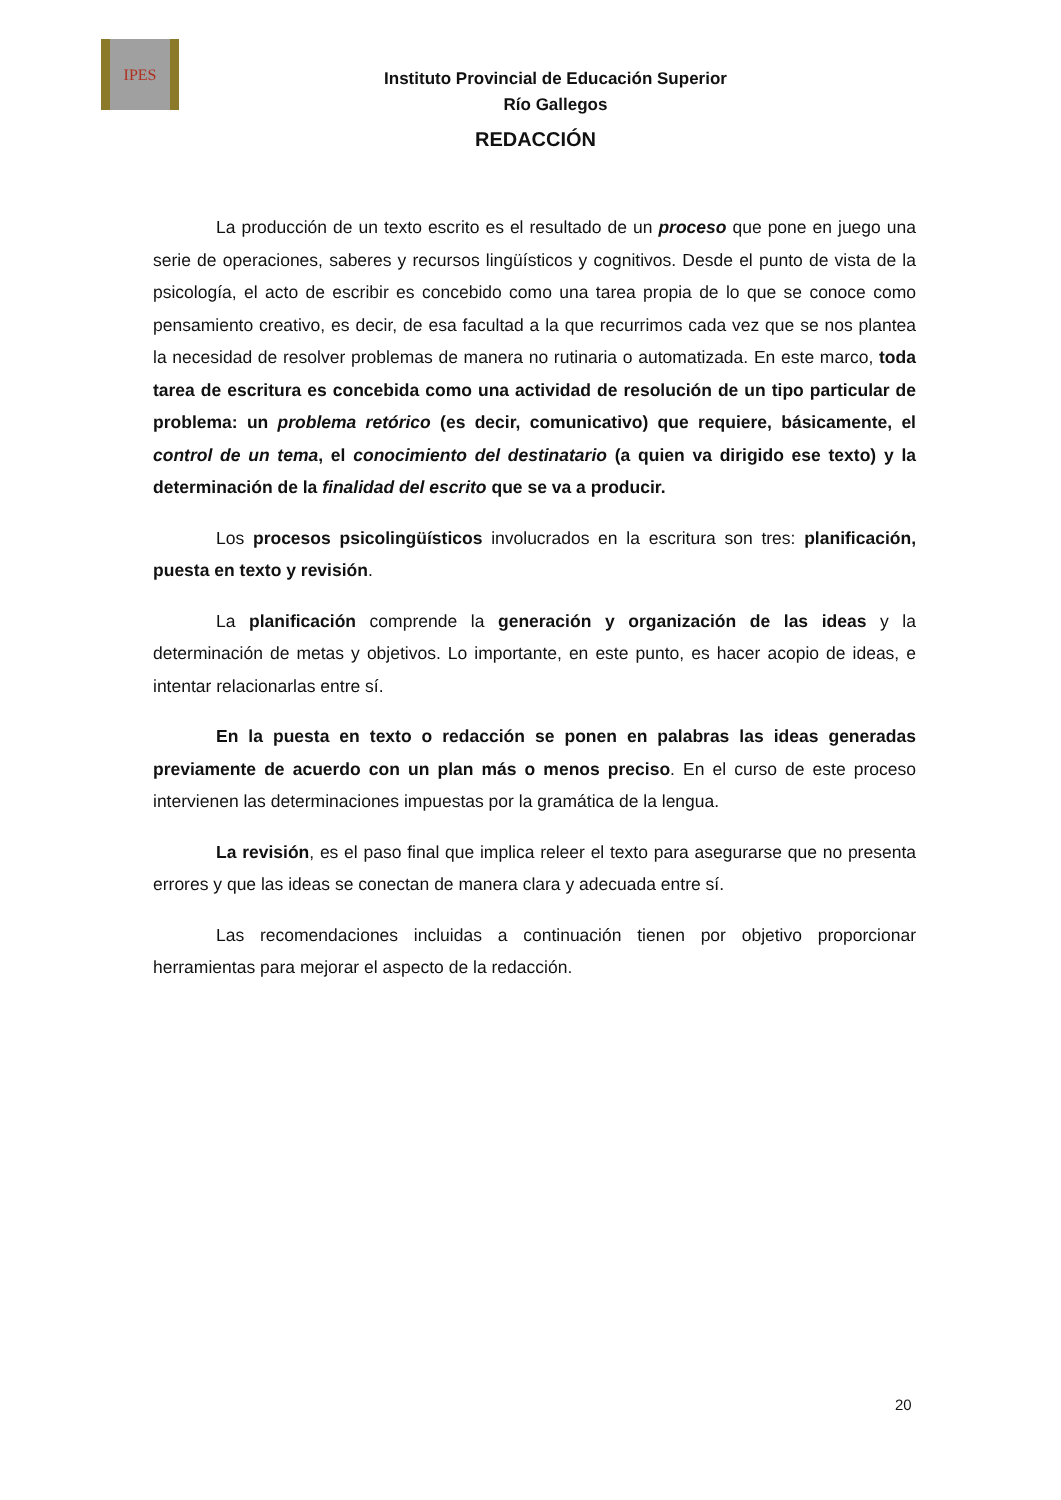IPES
Instituto Provincial de Educación Superior
Río Gallegos
REDACCIÓN
La producción de un texto escrito es el resultado de un proceso que pone en juego una serie de operaciones, saberes y recursos lingüísticos y cognitivos. Desde el punto de vista de la psicología, el acto de escribir es concebido como una tarea propia de lo que se conoce como pensamiento creativo, es decir, de esa facultad a la que recurrimos cada vez que se nos plantea la necesidad de resolver problemas de manera no rutinaria o automatizada. En este marco, toda tarea de escritura es concebida como una actividad de resolución de un tipo particular de problema: un problema retórico (es decir, comunicativo) que requiere, básicamente, el control de un tema, el conocimiento del destinatario (a quien va dirigido ese texto) y la determinación de la finalidad del escrito que se va a producir.
Los procesos psicolingüísticos involucrados en la escritura son tres: planificación, puesta en texto y revisión.
La planificación comprende la generación y organización de las ideas y la determinación de metas y objetivos. Lo importante, en este punto, es hacer acopio de ideas, e intentar relacionarlas entre sí.
En la puesta en texto o redacción se ponen en palabras las ideas generadas previamente de acuerdo con un plan más o menos preciso. En el curso de este proceso intervienen las determinaciones impuestas por la gramática de la lengua.
La revisión, es el paso final que implica releer el texto para asegurarse que no presenta errores y que las ideas se conectan de manera clara y adecuada entre sí.
Las recomendaciones incluidas a continuación tienen por objetivo proporcionar herramientas para mejorar el aspecto de la redacción.
20